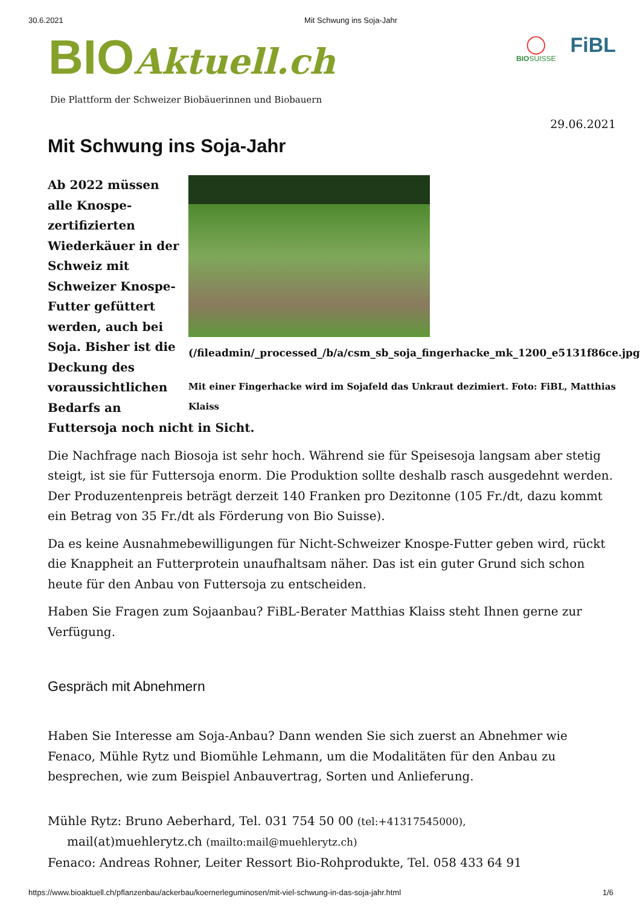30.6.2021 Mit Schwung ins Soja-Jahr
BIOAktuell.ch
◯
BIOSUISSE
FiBL
Die Plattform der Schweizer Biobäuerinnen und Biobauern
29.06.2021
Mit Schwung ins Soja-Jahr
(/fileadmin/_processed_/b/a/csm_sb_soja_fingerhacke_mk_1200_e5131f86ce.jpg)
Mit einer Fingerhacke wird im Sojafeld das Unkraut dezimiert. Foto: FiBL, Matthias Klaiss
Ab 2022 müssen alle Knospe-zertifizierten Wiederkäuer in der Schweiz mit Schweizer Knospe-Futter gefüttert werden, auch bei Soja. Bisher ist die Deckung des voraussichtlichen Bedarfs an Futtersoja noch nicht in Sicht.
Die Nachfrage nach Biosoja ist sehr hoch. Während sie für Speisesoja langsam aber stetig steigt, ist sie für Futtersoja enorm. Die Produktion sollte deshalb rasch ausgedehnt werden. Der Produzentenpreis beträgt derzeit 140 Franken pro Dezitonne (105 Fr./dt, dazu kommt ein Betrag von 35 Fr./dt als Förderung von Bio Suisse).
Da es keine Ausnahmebewilligungen für Nicht-Schweizer Knospe-Futter geben wird, rückt die Knappheit an Futterprotein unaufhaltsam näher. Das ist ein guter Grund sich schon heute für den Anbau von Futtersoja zu entscheiden.
Haben Sie Fragen zum Sojaanbau? FiBL-Berater Matthias Klaiss steht Ihnen gerne zur Verfügung.
Gespräch mit Abnehmern
Haben Sie Interesse am Soja-Anbau? Dann wenden Sie sich zuerst an Abnehmer wie Fenaco, Mühle Rytz und Biomühle Lehmann, um die Modalitäten für den Anbau zu besprechen, wie zum Beispiel Anbauvertrag, Sorten und Anlieferung.
Mühle Rytz: Bruno Aeberhard, Tel. 031 754 50 00 (tel:+41317545000),
mail(at)muehlerytz.ch (mailto:mail@muehlerytz.ch)
Fenaco: Andreas Rohner, Leiter Ressort Bio-Rohprodukte, Tel. 058 433 64 91
https://www.bioaktuell.ch/pflanzenbau/ackerbau/koernerleguminosen/mit-viel-schwung-in-das-soja-jahr.html 1/6